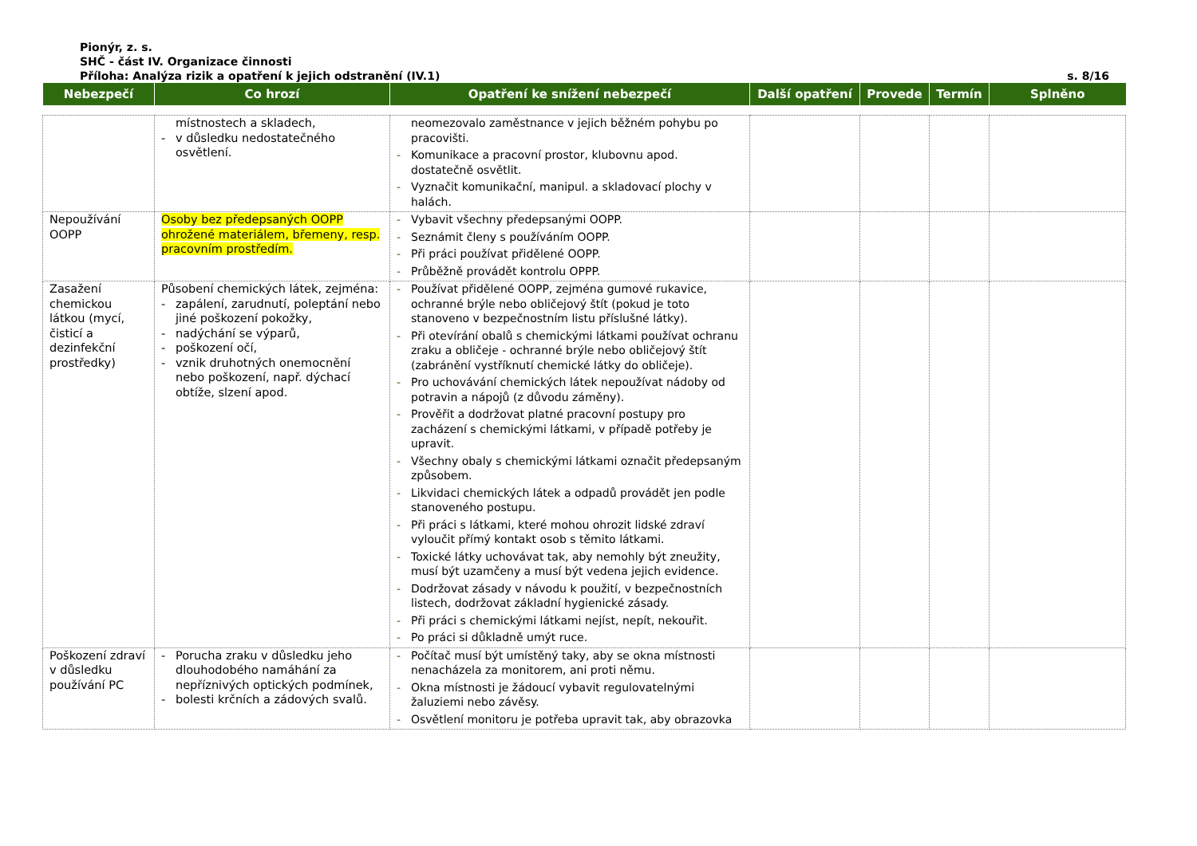Pionýr, z. s.
SHČ - část IV. Organizace činnosti
Příloha: Analýza rizik a opatření k jejich odstranění (IV.1) s. 8/16
| Nebezpečí | Co hrozí | Opatření ke snížení nebezpečí | Další opatření | Provede | Termín | Splněno |
| --- | --- | --- | --- | --- | --- | --- |
| | místnostech a skladech, - v důsledku nedostatečného osvětlení. | neomezovalo zaměstnance v jejich běžném pohybu po pracovišti. - Komunikace a pracovní prostor, klubovnu apod. dostatečně osvětlit. - Vyznačit komunikační, manipul. a skladovací plochy v halách. | | | | |
| Nepoužívání OOPP | Osoby bez předepsaných OOPP ohrožené materiálem, břemeny, resp. pracovním prostředím. | - Vybavit všechny předepsanými OOPP. - Seznámit členy s používáním OOPP. - Při práci používat přidělené OOPP. - Průběžně provádět kontrolu OPPP. | | | | |
| Zasažení chemickou látkou (mycí, čisticí a dezinfekční prostředky) | Působení chemických látek, zejména: - zapálení, zarudnutí, poleptání nebo jiné poškození pokožky, - nadýchání se výparů, - poškození očí, - vznik druhotných onemocnění nebo poškození, např. dýchací obtíže, slzení apod. | - Používat přidělené OOPP, zejména gumové rukavice, ochranné brýle nebo obličejový štít (pokud je toto stanoveno v bezpečnostním listu příslušné látky). - Při otevírání obalů s chemickými látkami používat ochranu zraku a obličeje - ochranné brýle nebo obličejový štít (zabránění vystříknutí chemické látky do obličeje). - Pro uchovávání chemických látek nepoužívat nádoby od potravin a nápojů (z důvodu záměny). - Prověřit a dodržovat platné pracovní postupy pro zacházení s chemickými látkami, v případě potřeby je upravit. - Všechny obaly s chemickými látkami označit předepsaným způsobem. - Likvidaci chemických látek a odpadů provádět jen podle stanoveného postupu. - Při práci s látkami, které mohou ohrozit lidské zdraví vyloučit přímý kontakt osob s těmito látkami. - Toxické látky uchovávat tak, aby nemohly být zneužity, musí být uzamčeny a musí být vedena jejich evidence. - Dodržovat zásady v návodu k použití, v bezpečnostních listech, dodržovat základní hygienické zásady. - Při práci s chemickými látkami nejíst, nepít, nekouřit. - Po práci si důkladně umýt ruce. | | | | |
| Poškození zdraví v důsledku používání PC | - Porucha zraku v důsledku jeho dlouhodobého namáhání za nepříznivých optických podmínek, - bolesti krčních a zádových svalů. | - Počítač musí být umístěný taky, aby se okna místnosti nenacházela za monitorem, ani proti němu. - Okna místnosti je žádoucí vybavit regulovatelnými žaluziemi nebo závěsy. - Osvětlení monitoru je potřeba upravit tak, aby obrazovka | | | | |